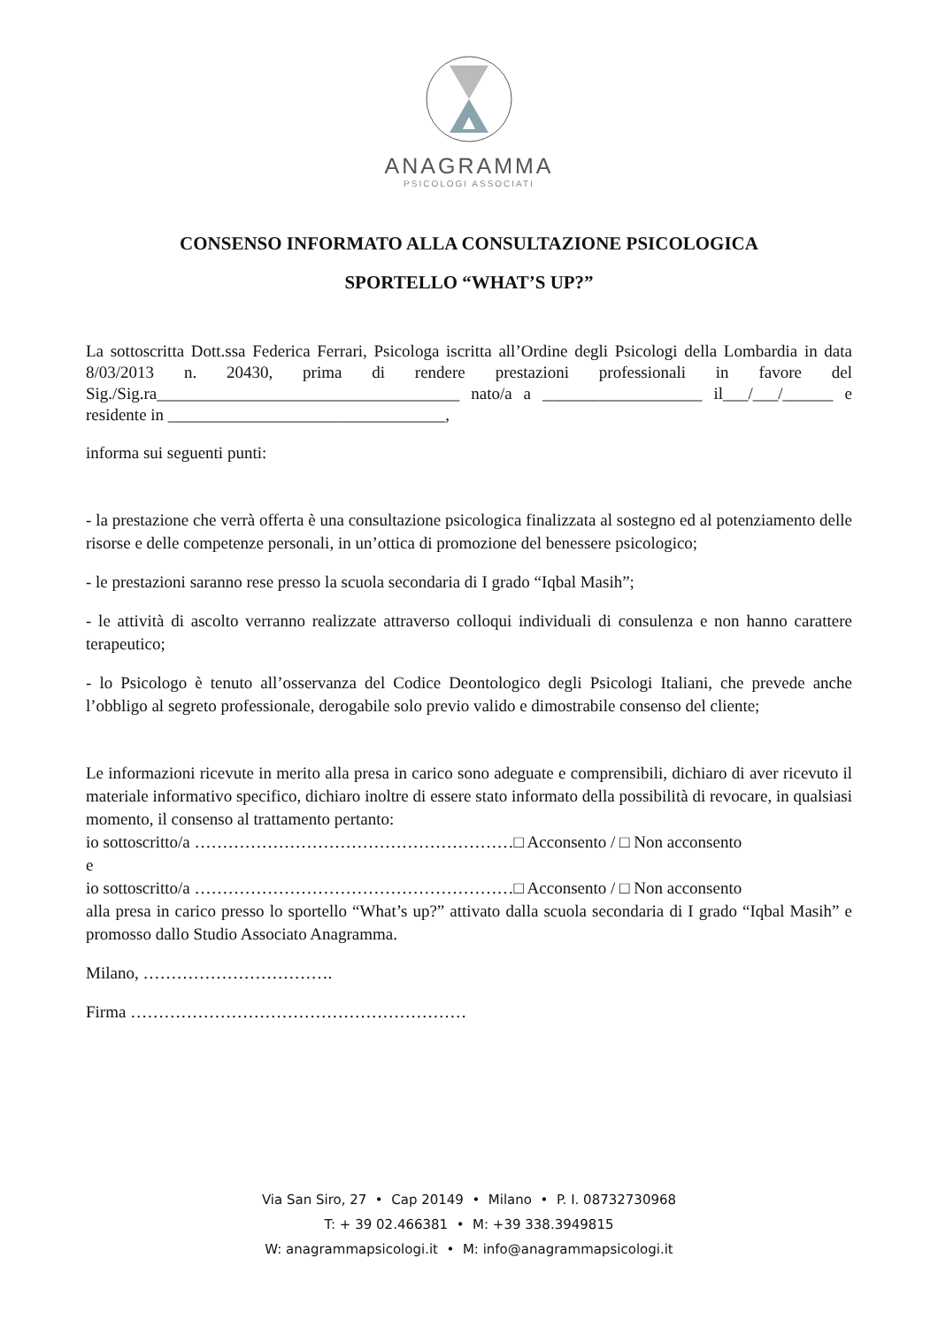ANAGRAMMA
PSICOLOGI ASSOCIATI
CONSENSO INFORMATO ALLA CONSULTAZIONE PSICOLOGICA
SPORTELLO “WHAT’S UP?”
La sottoscritta Dott.ssa Federica Ferrari, Psicologa iscritta all’Ordine degli Psicologi della Lombardia in data 8/03/2013 n. 20430, prima di rendere prestazioni professionali in favore del Sig./Sig.ra____________________________________ nato/a a ___________________ il___/___/______ e residente in _________________________________,
informa sui seguenti punti:
- la prestazione che verrà offerta è una consultazione psicologica finalizzata al sostegno ed al potenziamento delle risorse e delle competenze personali, in un’ottica di promozione del benessere psicologico;
- le prestazioni saranno rese presso la scuola secondaria di I grado “Iqbal Masih”;
- le attività di ascolto verranno realizzate attraverso colloqui individuali di consulenza e non hanno carattere terapeutico;
- lo Psicologo è tenuto all’osservanza del Codice Deontologico degli Psicologi Italiani, che prevede anche l’obbligo al segreto professionale, derogabile solo previo valido e dimostrabile consenso del cliente;
Le informazioni ricevute in merito alla presa in carico sono adeguate e comprensibili, dichiaro di aver ricevuto il materiale informativo specifico, dichiaro inoltre di essere stato informato della possibilità di revocare, in qualsiasi momento, il consenso al trattamento pertanto:
io sottoscritto/a …………………………………………………□ Acconsento / □ Non acconsento
e
io sottoscritto/a …………………………………………………□ Acconsento / □ Non acconsento
alla presa in carico presso lo sportello “What’s up?” attivato dalla scuola secondaria di I grado “Iqbal Masih” e promosso dallo Studio Associato Anagramma.
Milano, …………………………….
Firma ……………………………………………………
Via San Siro, 27 • Cap 20149 • Milano • P. I. 08732730968
T: + 39 02.466381 • M: +39 338.3949815
W: anagrammapsicologi.it • M: info@anagrammapsicologi.it